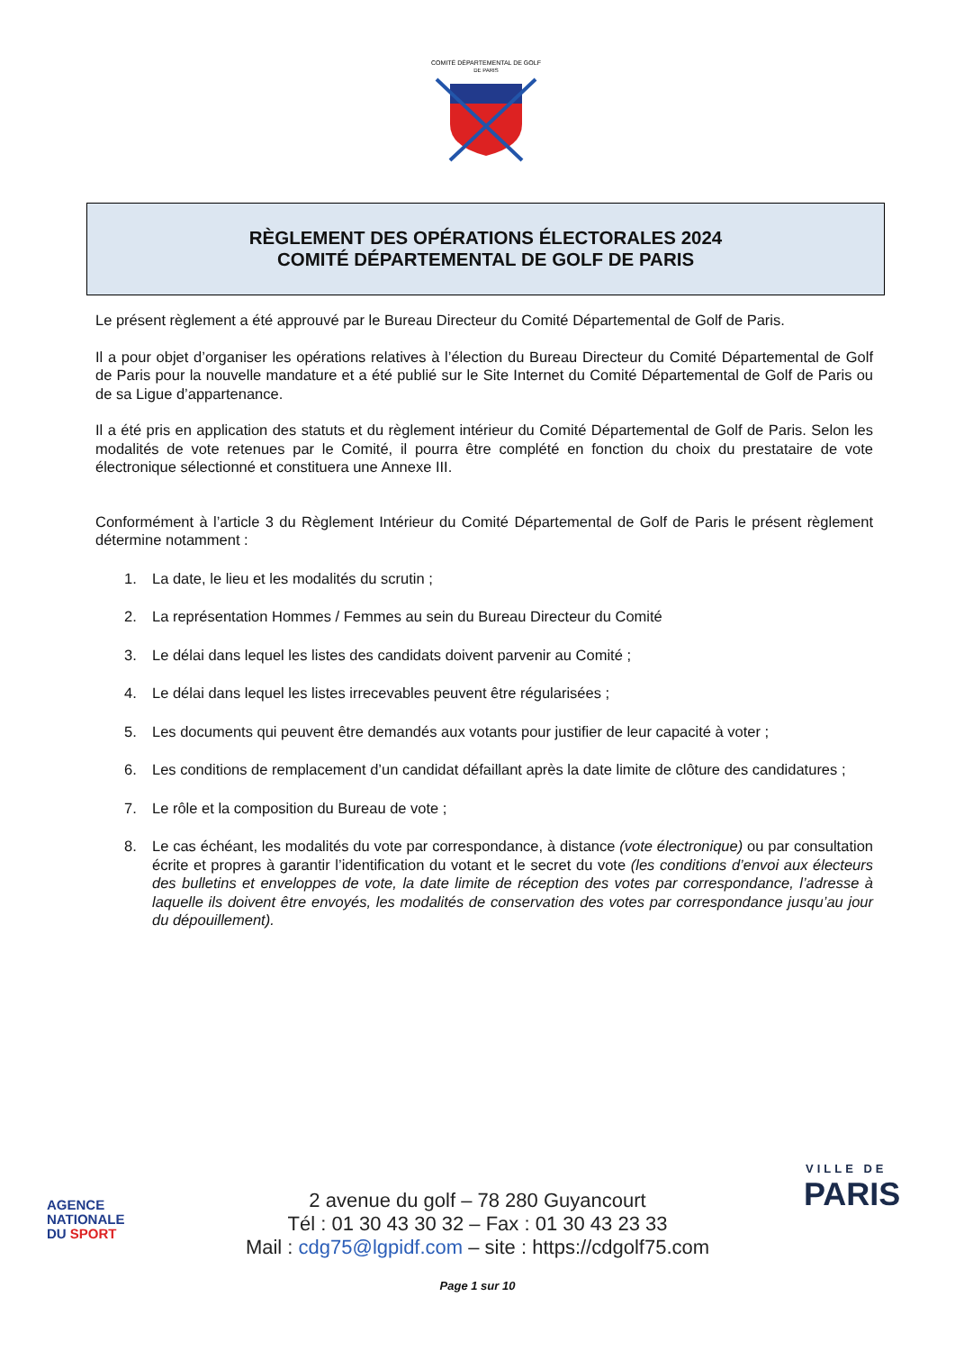COMITÉ DÉPARTEMENTAL DE GOLF
DE PARIS
RÈGLEMENT DES OPÉRATIONS ÉLECTORALES 2024
COMITÉ DÉPARTEMENTAL DE GOLF DE PARIS
Le présent règlement a été approuvé par le Bureau Directeur du Comité Départemental de Golf de Paris.
Il a pour objet d’organiser les opérations relatives à l’élection du Bureau Directeur du Comité Départemental de Golf de Paris pour la nouvelle mandature et a été publié sur le Site Internet du Comité Départemental de Golf de Paris ou de sa Ligue d’appartenance.
Il a été pris en application des statuts et du règlement intérieur du Comité Départemental de Golf de Paris. Selon les modalités de vote retenues par le Comité, il pourra être complété en fonction du choix du prestataire de vote électronique sélectionné et constituera une Annexe III.
Conformément à l’article 3 du Règlement Intérieur du Comité Départemental de Golf de Paris le présent règlement détermine notamment :
1. La date, le lieu et les modalités du scrutin ;
2. La représentation Hommes / Femmes au sein du Bureau Directeur du Comité
3. Le délai dans lequel les listes des candidats doivent parvenir au Comité ;
4. Le délai dans lequel les listes irrecevables peuvent être régularisées ;
5. Les documents qui peuvent être demandés aux votants pour justifier de leur capacité à voter ;
6. Les conditions de remplacement d’un candidat défaillant après la date limite de clôture des candidatures ;
7. Le rôle et la composition du Bureau de vote ;
8. Le cas échéant, les modalités du vote par correspondance, à distance (vote électronique) ou par consultation écrite et propres à garantir l’identification du votant et le secret du vote (les conditions d’envoi aux électeurs des bulletins et enveloppes de vote, la date limite de réception des votes par correspondance, l’adresse à laquelle ils doivent être envoyés, les modalités de conservation des votes par correspondance jusqu’au jour du dépouillement).
AGENCE
NATIONALE
DU SPORT
VILLE DE
PARIS
2 avenue du golf – 78 280 Guyancourt
Tél : 01 30 43 30 32 – Fax : 01 30 43 23 33
Mail : cdg75@lgpidf.com – site : https://cdgolf75.com
Page 1 sur 10